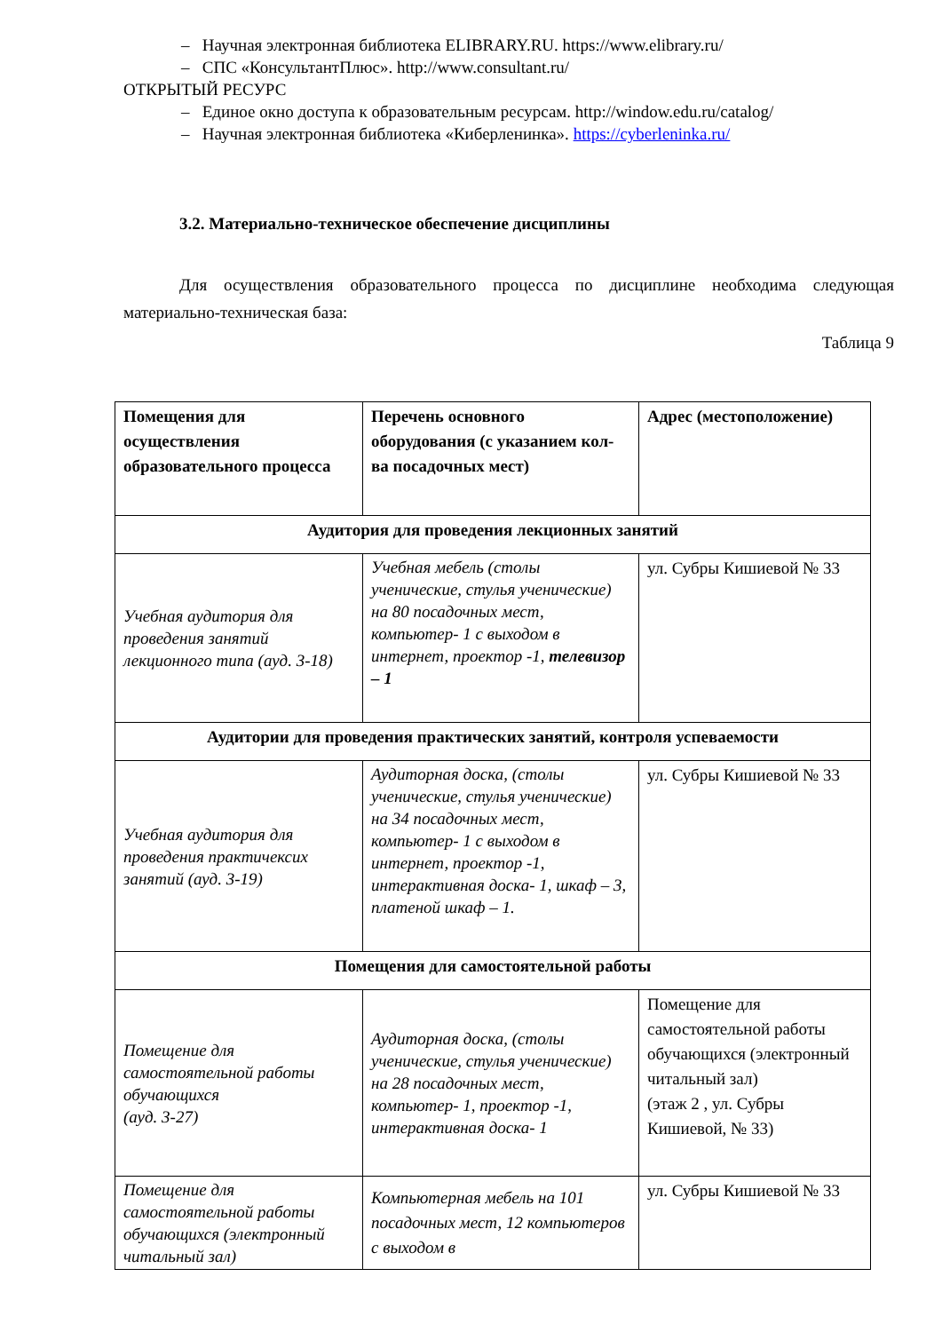– Научная электронная библиотека ELIBRARY.RU. https://www.elibrary.ru/
– СПС «КонсультантПлюс». http://www.consultant.ru/
ОТКРЫТЫЙ РЕСУРС
– Единое окно доступа к образовательным ресурсам. http://window.edu.ru/catalog/
– Научная электронная библиотека «Киберленинка». https://cyberleninka.ru/
3.2. Материально-техническое обеспечение дисциплины
Для осуществления образовательного процесса по дисциплине необходима следующая материально-техническая база:
Таблица 9
| Помещения для осуществления образовательного процесса | Перечень основного оборудования (с указанием кол-ва посадочных мест) | Адрес (местоположение) |
| --- | --- | --- |
| Аудитория для проведения лекционных занятий | | |
| Учебная аудитория для проведения занятий лекционного типа (ауд. 3-18) | Учебная мебель (столы ученические, стулья ученические) на 80 посадочных мест, компьютер- 1 с выходом в интернет, проектор -1, телевизор – 1 | ул. Субры Кишиевой № 33 |
| Аудитории для проведения практических занятий, контроля успеваемости | | |
| Учебная аудитория для проведения практичексих занятий (ауд. 3-19) | Аудиторная доска, (столы ученические, стулья ученические) на 34 посадочных мест, компьютер- 1 с выходом в интернет, проектор -1, интерактивная доска- 1, шкаф – 3, платеной шкаф – 1. | ул. Субры Кишиевой № 33 |
| Помещения для самостоятельной работы | | |
| Помещение для самостоятельной работы обучающихся (ауд. 3-27) | Аудиторная доска, (столы ученические, стулья ученические) на 28 посадочных мест, компьютер- 1, проектор -1, интерактивная доска- 1 | Помещение для самостоятельной работы обучающихся (электронный читальный зал) (этаж 2 , ул. Субры Кишиевой, № 33) |
| Помещение для самостоятельной работы обучающихся (электронный читальный зал) | Компьютерная мебель на 101 посадочных мест, 12 компьютеров с выходом в | ул. Субры Кишиевой № 33 |